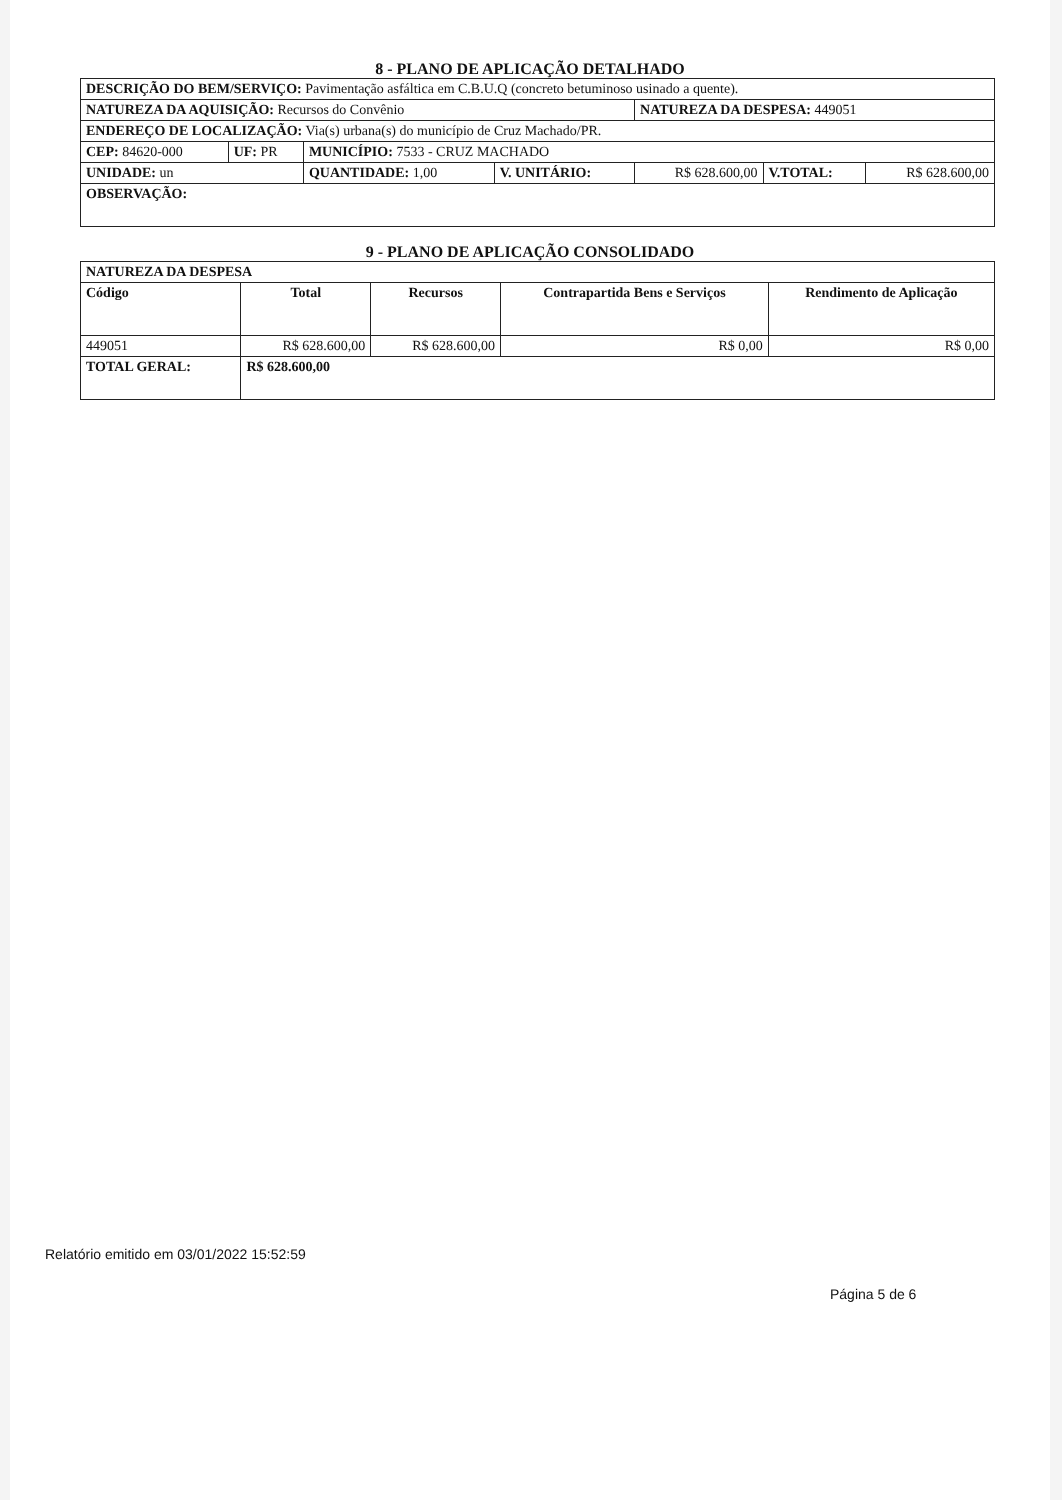8 - PLANO DE APLICAÇÃO DETALHADO
| DESCRIÇÃO DO BEM/SERVIÇO: Pavimentação asfáltica em C.B.U.Q (concreto betuminoso usinado a quente). | | | | | | |
| NATUREZA DA AQUISIÇÃO: Recursos do Convênio | | | | NATUREZA DA DESPESA: 449051 | | |
| ENDEREÇO DE LOCALIZAÇÃO: Via(s) urbana(s) do município de Cruz Machado/PR. | | | | | | |
| CEP: 84620-000 | UF: PR | MUNICÍPIO: 7533 - CRUZ MACHADO | | | | |
| UNIDADE: un | | QUANTIDADE: 1,00 | V. UNITÁRIO: | R$ 628.600,00 | V.TOTAL: | R$ 628.600,00 |
| OBSERVAÇÃO: | | | | | | |
9 - PLANO DE APLICAÇÃO CONSOLIDADO
| NATUREZA DA DESPESA | | | | |
| Código | Total | Recursos | Contrapartida Bens e Serviços | Rendimento de Aplicação |
| 449051 | R$ 628.600,00 | R$ 628.600,00 | R$ 0,00 | R$ 0,00 |
| TOTAL GERAL: | R$ 628.600,00 | | | |
Relatório emitido em 03/01/2022 15:52:59
Página 5 de 6